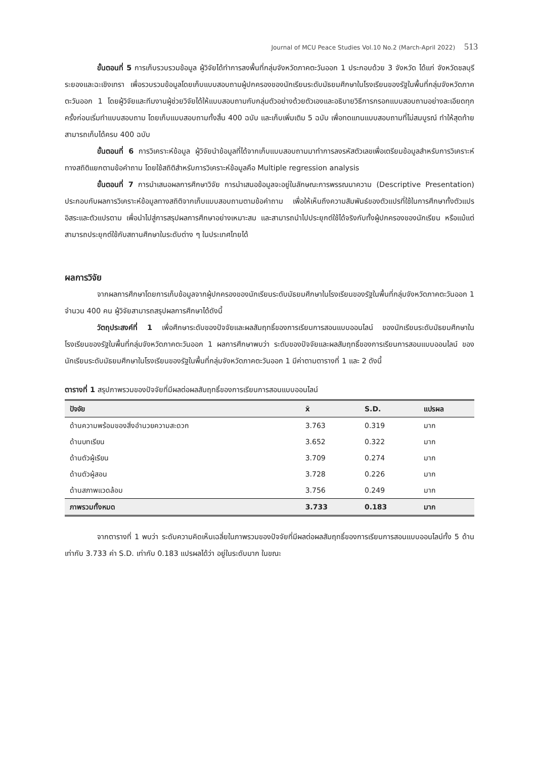Journal of MCU Peace Studies Vol.10 No.2 (March-April 2022) 513
ขั้นตอนที่ 5 การเก็บรวบรวมข้อมูล ผู้วิจัยได้ทำการลงพื้นที่กลุ่มจังหวัดภาคตะวันออก 1 ประกอบด้วย 3 จังหวัด ได้แก่ จังหวัดชลบุรี ระยองและฉะเชิงเทรา เพื่อรวบรวมข้อมูลโดยเก็บแบบสอบถามผู้ปกครองของนักเรียนระดับมัธยมศึกษาในโรงเรียนของรัฐในพื้นที่กลุ่มจังหวัดภาคตะวันออก 1 โดยผู้วิจัยและทีมงานผู้ช่วยวิจัยได้ให้แบบสอบถามกับกลุ่มตัวอย่างด้วยตัวเองและอธิบายวิธีการกรอกแบบสอบถามอย่างละเอียดทุกครั้งก่อนเริ่มทำแบบสอบถาม โดยเก็บแบบสอบถามทั้งสิ้น 400 ฉบับ และเก็บเพิ่มเติม 5 ฉบับ เพื่อทดแทนแบบสอบถามที่ไม่สมบูรณ์ ทำให้สุดท้ายสามารถเก็บได้ครบ 400 ฉบับ
ขั้นตอนที่ 6 การวิเคราะห์ข้อมูล ผู้วิจัยนำข้อมูลที่ได้จากเก็บแบบสอบถามมาทำการลงรหัสตัวเลขเพื่อเตรียมข้อมูลสำหรับการวิเคราะห์ทางสถิติแยกตามข้อคำถาม โดยใช้สถิติสำหรับการวิเคราะห์ข้อมูลคือ Multiple regression analysis
ขั้นตอนที่ 7 การนำเสนอผลการศึกษาวิจัย การนำเสนอข้อมูลจะอยู่ในลักษณะการพรรณนาความ (Descriptive Presentation) ประกอบกับผลการวิเคราะห์ข้อมูลทางสถิติจากเก็บแบบสอบถามตามข้อคำถาม เพื่อให้เห็นถึงความสัมพันธ์ของตัวแปรที่ใช้ในการศึกษาทั้งตัวแปรอิสระและตัวแปรตาม เพื่อนำไปสู่การสรุปผลการศึกษาอย่างเหมาะสม และสามารถนำไปประยุกต์ใช้ได้จริงกับทั้งผู้ปกครองของนักเรียน หรือแม้แต่สามารถประยุกต์ใช้กับสถานศึกษาในระดับต่าง ๆ ในประเทศไทยได้
ผลการวิจัย
จากผลการศึกษาโดยการเก็บข้อมูลจากผู้ปกครองของนักเรียนระดับมัธยมศึกษาในโรงเรียนของรัฐในพื้นที่กลุ่มจังหวัดภาคตะวันออก 1 จำนวน 400 คน ผู้วิจัยสามารถสรุปผลการศึกษาได้ดังนี้
วัตถุประสงค์ที่ 1 เพื่อศึกษาระดับของปัจจัยและผลสัมฤทธิ์ของการเรียนการสอนแบบออนไลน์ ของนักเรียนระดับมัธยมศึกษาในโรงเรียนของรัฐในพื้นที่กลุ่มจังหวัดภาคตะวันออก 1 ผลการศึกษาพบว่า ระดับของปัจจัยและผลสัมฤทธิ์ของการเรียนการสอนแบบออนไลน์ ของนักเรียนระดับมัธยมศึกษาในโรงเรียนของรัฐในพื้นที่กลุ่มจังหวัดภาคตะวันออก 1 มีค่าตามตารางที่ 1 และ 2 ดังนี้
ตารางที่ 1 สรุปภาพรวมของปัจจัยที่มีผลต่อผลสัมฤทธิ์ของการเรียนการสอนแบบออนไลน์
| ปัจจัย | x̄ | S.D. | แปรผล |
| --- | --- | --- | --- |
| ด้านความพร้อมของสิ่งอำนวยความสะดวก | 3.763 | 0.319 | มาก |
| ด้านบทเรียน | 3.652 | 0.322 | มาก |
| ด้านตัวผู้เรียน | 3.709 | 0.274 | มาก |
| ด้านตัวผู้สอน | 3.728 | 0.226 | มาก |
| ด้านสภาพแวดล้อม | 3.756 | 0.249 | มาก |
| ภาพรวมทั้งหมด | 3.733 | 0.183 | มาก |
จากตารางที่ 1 พบว่า ระดับความคิดเห็นเฉลี่ยในภาพรวมของปัจจัยที่มีผลต่อผลสัมฤทธิ์ของการเรียนการสอนแบบออนไลน์ทั้ง 5 ด้าน เท่ากับ 3.733 ค่า S.D. เท่ากับ 0.183 แปรผลได้ว่า อยู่ในระดับมาก ในขณะ